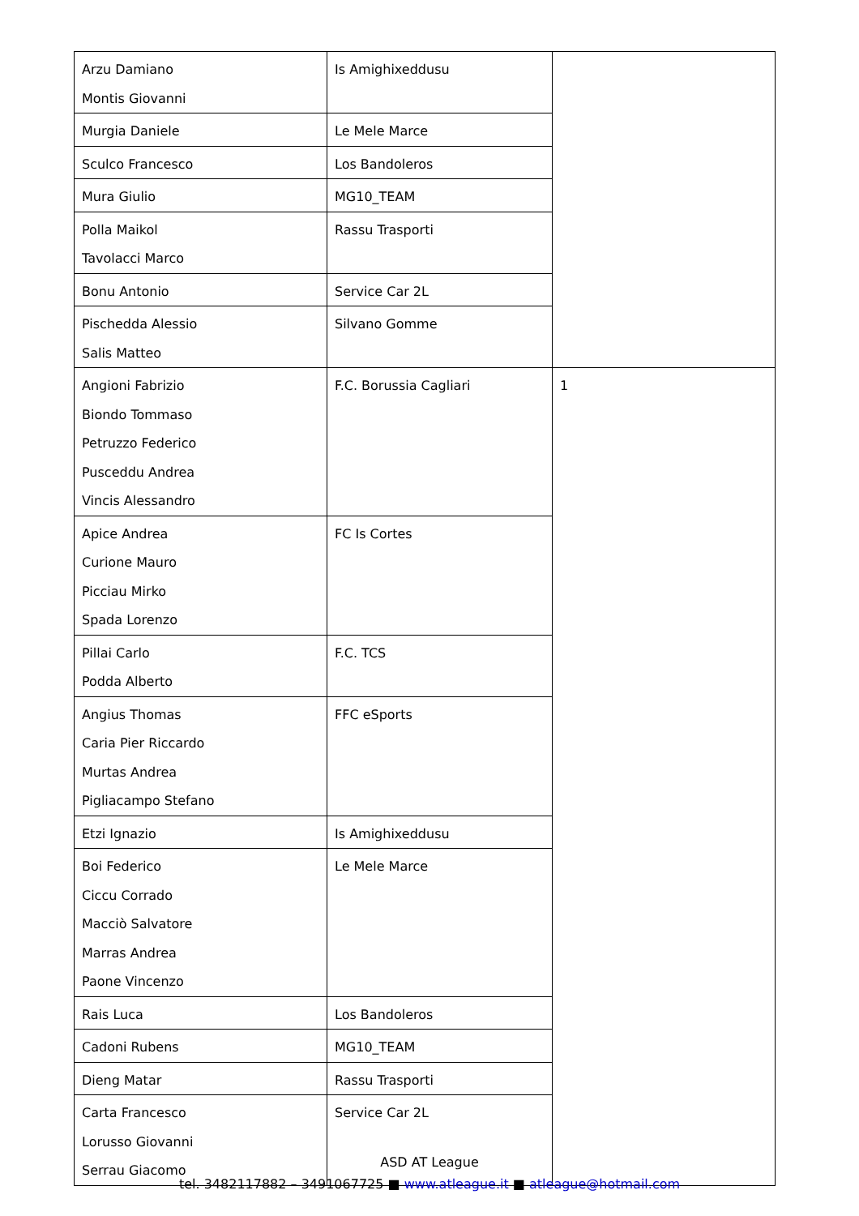| Arzu Damiano Montis Giovanni | Is Amighixeddusu | |
| Murgia Daniele | Le Mele Marce | |
| Sculco Francesco | Los Bandoleros | |
| Mura Giulio | MG10_TEAM | |
| Polla Maikol Tavolacci Marco | Rassu Trasporti | |
| Bonu Antonio | Service Car 2L | |
| Pischedda Alessio Salis Matteo | Silvano Gomme | |
| Angioni Fabrizio Biondo Tommaso Petruzzo Federico Pusceddu Andrea Vincis Alessandro | F.C. Borussia Cagliari | 1 |
| Apice Andrea Curione Mauro Picciau Mirko Spada Lorenzo | FC Is Cortes | |
| Pillai Carlo Podda Alberto | F.C. TCS | |
| Angius Thomas Caria Pier Riccardo Murtas Andrea Pigliacampo Stefano | FFC eSports | |
| Etzi Ignazio | Is Amighixeddusu | |
| Boi Federico Ciccu Corrado Macciò Salvatore Marras Andrea Paone Vincenzo | Le Mele Marce | |
| Rais Luca | Los Bandoleros | |
| Cadoni Rubens | MG10_TEAM | |
| Dieng Matar | Rassu Trasporti | |
| Carta Francesco Lorusso Giovanni Serrau Giacomo | Service Car 2L | |
ASD AT League
tel. 3482117882 – 3491067725 ■ www.atleague.it ■ atleague@hotmail.com